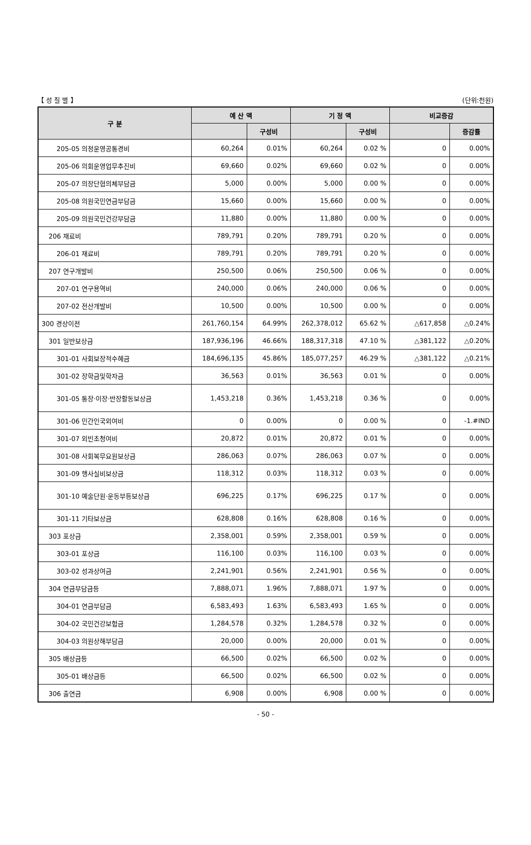【 성 질 별 】 (단위:천원)
| 구 분 | 예 산 액 | | 기 정 액 | | 비교증감 | |
| --- | --- | --- | --- | --- | --- | --- |
| | | 구성비 | | 구성비 | | 증감률 |
| 205-05 의정운영공통경비 | 60,264 | 0.01% | 60,264 | 0.02 % | 0 | 0.00% |
| 205-06 의회운영업무추진비 | 69,660 | 0.02% | 69,660 | 0.02 % | 0 | 0.00% |
| 205-07 의장단협의체부담금 | 5,000 | 0.00% | 5,000 | 0.00 % | 0 | 0.00% |
| 205-08 의원국민연금부담금 | 15,660 | 0.00% | 15,660 | 0.00 % | 0 | 0.00% |
| 205-09 의원국민건강부담금 | 11,880 | 0.00% | 11,880 | 0.00 % | 0 | 0.00% |
| 206 재료비 | 789,791 | 0.20% | 789,791 | 0.20 % | 0 | 0.00% |
| 206-01 재료비 | 789,791 | 0.20% | 789,791 | 0.20 % | 0 | 0.00% |
| 207 연구개발비 | 250,500 | 0.06% | 250,500 | 0.06 % | 0 | 0.00% |
| 207-01 연구용역비 | 240,000 | 0.06% | 240,000 | 0.06 % | 0 | 0.00% |
| 207-02 전산개발비 | 10,500 | 0.00% | 10,500 | 0.00 % | 0 | 0.00% |
| 300 경상이전 | 261,760,154 | 64.99% | 262,378,012 | 65.62 % | △617,858 | △0.24% |
| 301 일반보상금 | 187,936,196 | 46.66% | 188,317,318 | 47.10 % | △381,122 | △0.20% |
| 301-01 사회보장적수혜금 | 184,696,135 | 45.86% | 185,077,257 | 46.29 % | △381,122 | △0.21% |
| 301-02 장학금및학자금 | 36,563 | 0.01% | 36,563 | 0.01 % | 0 | 0.00% |
| 301-05 통장·이장·반장활동보상금 | 1,453,218 | 0.36% | 1,453,218 | 0.36 % | 0 | 0.00% |
| 301-06 민간인국외여비 | 0 | 0.00% | 0 | 0.00 % | 0 | -1.#IND |
| 301-07 외빈초청여비 | 20,872 | 0.01% | 20,872 | 0.01 % | 0 | 0.00% |
| 301-08 사회복무요원보상금 | 286,063 | 0.07% | 286,063 | 0.07 % | 0 | 0.00% |
| 301-09 행사실비보상금 | 118,312 | 0.03% | 118,312 | 0.03 % | 0 | 0.00% |
| 301-10 예술단원·운동부등보상금 | 696,225 | 0.17% | 696,225 | 0.17 % | 0 | 0.00% |
| 301-11 기타보상금 | 628,808 | 0.16% | 628,808 | 0.16 % | 0 | 0.00% |
| 303 포상금 | 2,358,001 | 0.59% | 2,358,001 | 0.59 % | 0 | 0.00% |
| 303-01 포상금 | 116,100 | 0.03% | 116,100 | 0.03 % | 0 | 0.00% |
| 303-02 성과상여금 | 2,241,901 | 0.56% | 2,241,901 | 0.56 % | 0 | 0.00% |
| 304 연금부담금등 | 7,888,071 | 1.96% | 7,888,071 | 1.97 % | 0 | 0.00% |
| 304-01 연금부담금 | 6,583,493 | 1.63% | 6,583,493 | 1.65 % | 0 | 0.00% |
| 304-02 국민건강보험금 | 1,284,578 | 0.32% | 1,284,578 | 0.32 % | 0 | 0.00% |
| 304-03 의원상해부담금 | 20,000 | 0.00% | 20,000 | 0.01 % | 0 | 0.00% |
| 305 배상금등 | 66,500 | 0.02% | 66,500 | 0.02 % | 0 | 0.00% |
| 305-01 배상금등 | 66,500 | 0.02% | 66,500 | 0.02 % | 0 | 0.00% |
| 306 출연금 | 6,908 | 0.00% | 6,908 | 0.00 % | 0 | 0.00% |
- 50 -